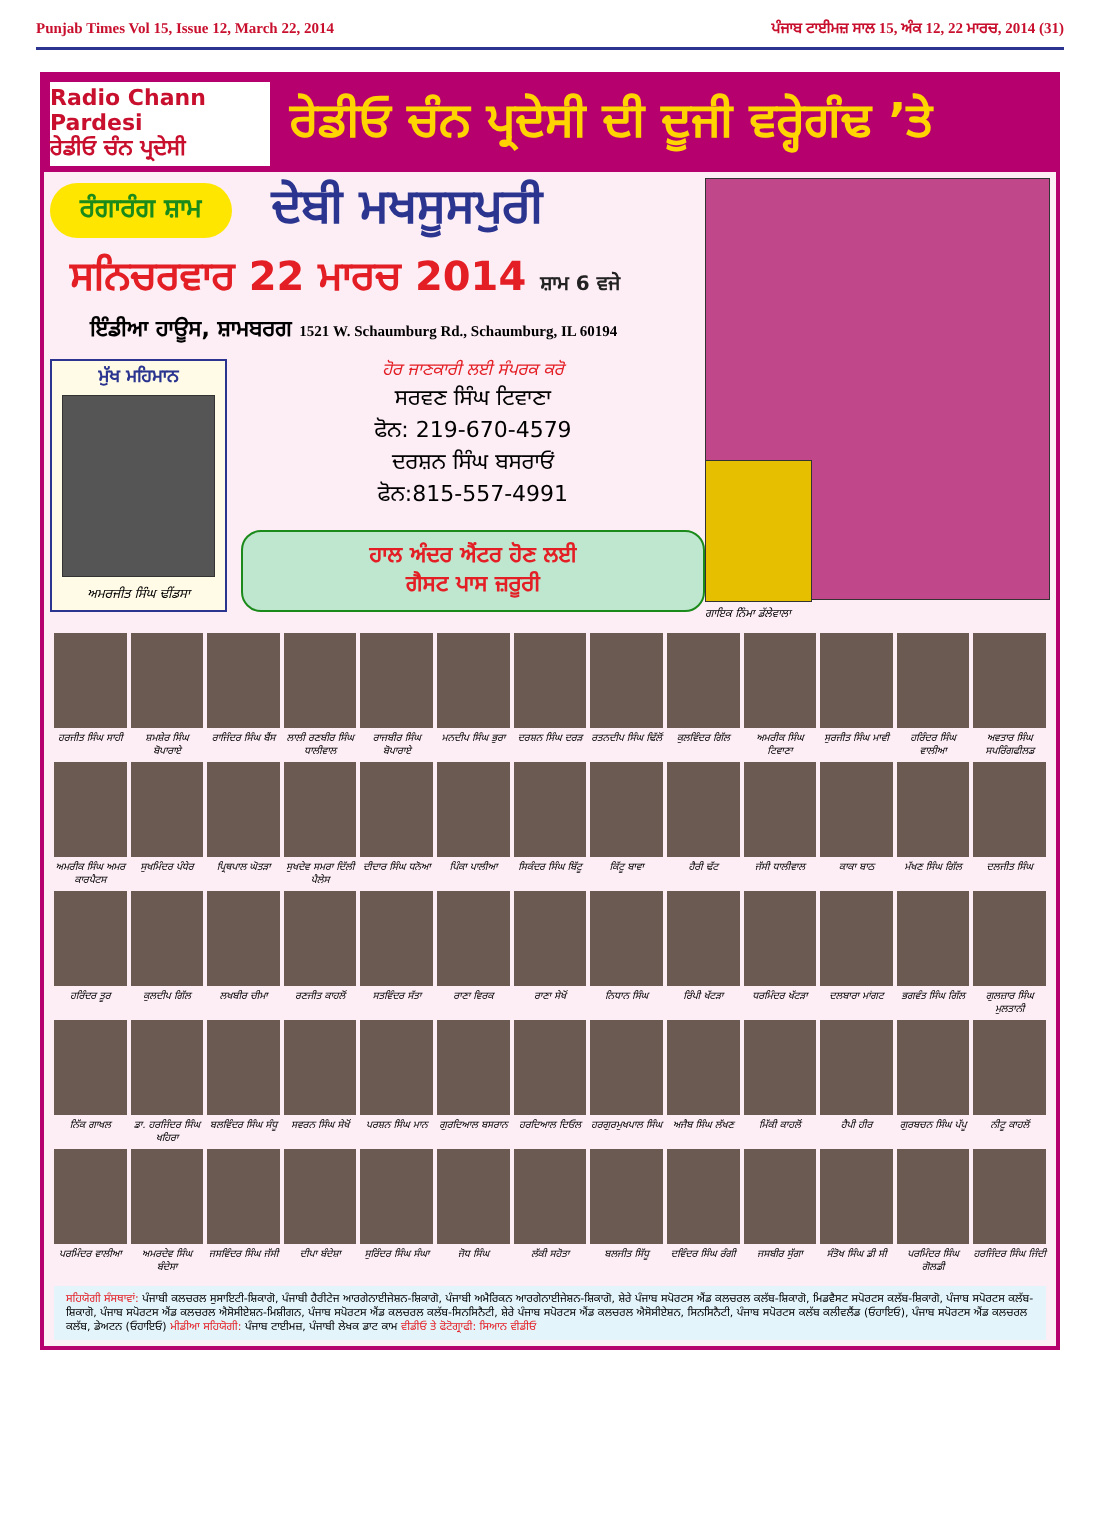Punjab Times Vol 15, Issue 12, March 22, 2014 ਪੰਜਾਬ ਟਾਈਮਜ਼ ਸਾਲ 15, ਅੰਕ 12, 22 ਮਾਰਚ, 2014 (31)
Radio Chann Pardesi
ਰੇਡੀਓ ਚੰਨ ਪ੍ਰਦੇਸੀ
ਰੇਡੀਓ ਚੰਨ ਪ੍ਰਦੇਸੀ ਦੀ ਦੂਜੀ ਵਰ੍ਹੇਗੰਢ ’ਤੇ
ਰੰਗਾਰੰਗ ਸ਼ਾਮ ਦੇਬੀ ਮਖਸੂਸਪੁਰੀ
ਸਨਿਚਰਵਾਰ 22 ਮਾਰਚ 2014 ਸ਼ਾਮ 6 ਵਜੇ
ਇੰਡੀਆ ਹਾਊਸ, ਸ਼ਾਮਬਰਗ 1521 W. Schaumburg Rd., Schaumburg, IL 60194
ਮੁੱਖ ਮਹਿਮਾਨ
ਅਮਰਜੀਤ ਸਿੰਘ ਢੀਂਡਸਾ
ਹੋਰ ਜਾਣਕਾਰੀ ਲਈ ਸੰਪਰਕ ਕਰੋ
ਸਰਵਣ ਸਿੰਘ ਟਿਵਾਣਾ
ਫੋਨ: 219-670-4579
ਦਰਸ਼ਨ ਸਿੰਘ ਬਸਰਾਓਂ
ਫੋਨ:815-557-4991
ਹਾਲ ਅੰਦਰ ਐਂਟਰ ਹੋਣ ਲਈ
ਗੈਸਟ ਪਾਸ ਜ਼ਰੂਰੀ
ਗਾਇਕ ਨਿੰਮਾ ਡੱਲੇਵਾਲਾ
ਹਰਜੀਤ ਸਿੰਘ ਸਾਹੀ
ਸ਼ਮਸ਼ੇਰ ਸਿੰਘ ਬੋਪਾਰਾਏ
ਰਾਜਿੰਦਰ ਸਿੰਘ ਬੈਂਸ
ਲਾਲੀ ਰਣਬੀਰ ਸਿੰਘ ਧਾਲੀਵਾਲ
ਰਾਜਬੀਰ ਸਿੰਘ ਬੋਪਾਰਾਏ
ਮਨਦੀਪ ਸਿੰਘ ਭੁਰਾ
ਦਰਸ਼ਨ ਸਿੰਘ ਦਰੜ
ਰਤਨਦੀਪ ਸਿੰਘ ਢਿੱਲੋਂ
ਕੁਲਵਿੰਦਰ ਗਿੱਲ
ਅਮਰੀਕ ਸਿੰਘ ਟਿਵਾਣਾ
ਸੁਰਜੀਤ ਸਿੰਘ ਮਾਵੀ
ਹਰਿੰਦਰ ਸਿੰਘ ਵਾਲੀਆ
ਅਵਤਾਰ ਸਿੰਘ ਸਪਰਿੰਗਫੀਲਡ
ਅਮਰੀਕ ਸਿੰਘ ਅਮਰ ਕਾਰਪੈਟਸ
ਸੁਖਮਿੰਦਰ ਪੰਧੇਰ
ਪ੍ਰਿਥਪਾਲ ਘੋਤੜਾ
ਸੁਖਦੇਵ ਸਮਰਾ ਦਿੱਲੀ ਪੈਲੇਸ
ਦੀਦਾਰ ਸਿੰਘ ਧਨੋਆ
ਪਿੰਕਾ ਪਾਲੀਆ
ਸਿਕੰਦਰ ਸਿੰਘ ਬਿੱਟੂ
ਕਿੱਟੂ ਬਾਵਾ
ਹੈਰੀ ਢੱਟ
ਜੱਸੀ ਧਾਲੀਵਾਲ
ਕਾਕਾ ਬਾਠ
ਮੱਖਣ ਸਿੰਘ ਗਿੱਲ
ਦਲਜੀਤ ਸਿੰਘ
ਹਰਿੰਦਰ ਤੂਰ
ਕੁਲਦੀਪ ਗਿੱਲ
ਲਖਬੀਰ ਚੀਮਾ
ਰਣਜੀਤ ਕਾਹਲੋਂ
ਸਤਵਿੰਦਰ ਸੱਤਾ
ਰਾਣਾ ਵਿਰਕ
ਰਾਣਾ ਸੇਖੋਂ
ਨਿਧਾਨ ਸਿੰਘ
ਰਿੰਪੀ ਖੱਟੜਾ
ਧਰਮਿੰਦਰ ਖੱਟੜਾ
ਦਲਬਾਰਾ ਮਾਂਗਟ
ਭਗਵੰਤ ਸਿੰਘ ਗਿੱਲ
ਗੁਲਜ਼ਾਰ ਸਿੰਘ ਮੁਲਤਾਨੀ
ਨਿੱਕ ਗਾਖਲ
ਡਾ. ਹਰਜਿੰਦਰ ਸਿੰਘ ਖਹਿਰਾ
ਬਲਵਿੰਦਰ ਸਿੰਘ ਸੰਧੂ
ਸਵਰਨ ਸਿੰਘ ਸੇਖੋਂ
ਪਰਸ਼ਨ ਸਿੰਘ ਮਾਨ
ਗੁਰਦਿਆਲ ਬਸਰਾਨ
ਹਰਦਿਆਲ ਦਿਓਲ
ਹਰਗੁਰਮੁਖਪਾਲ ਸਿੰਘ
ਅਜੈਬ ਸਿੰਘ ਲੱਖਣ
ਮਿੱਕੀ ਕਾਹਲੋਂ
ਹੈਪੀ ਹੀਰ
ਗੁਰਬਚਨ ਸਿੰਘ ਪੱਪੂ
ਨੀਟੂ ਕਾਹਲੋਂ
ਪਰਮਿੰਦਰ ਵਾਲੀਆ
ਅਮਰਦੇਵ ਸਿੰਘ ਬੰਦੇਸਾ
ਜਸਵਿੰਦਰ ਸਿੰਘ ਜੱਸੀ
ਦੀਪਾ ਬੰਦੇਸ਼ਾ
ਸੁਰਿੰਦਰ ਸਿੰਘ ਸੰਘਾ
ਜੋਧ ਸਿੰਘ
ਲੱਕੀ ਸਹੋਤਾ
ਬਲਜੀਤ ਸਿੱਧੂ
ਦਵਿੰਦਰ ਸਿੰਘ ਰੰਗੀ
ਜਸਬੀਰ ਸੁੱਗਾ
ਸੰਤੋਖ ਸਿੰਘ ਡੀ ਸੀ
ਪਰਮਿੰਦਰ ਸਿੰਘ ਗੋਲਡੀ
ਹਰਜਿੰਦਰ ਸਿੰਘ ਜਿੰਦੀ
ਸਹਿਯੋਗੀ ਸੰਸਥਾਵਾਂ: ਪੰਜਾਬੀ ਕਲਚਰਲ ਸੁਸਾਇਟੀ-ਸ਼ਿਕਾਗੋ, ਪੰਜਾਬੀ ਹੈਰੀਟੇਜ ਆਰਗੇਨਾਈਜੇਸ਼ਨ-ਸ਼ਿਕਾਗੋ, ਪੰਜਾਬੀ ਅਮੈਰਿਕਨ ਆਰਗੇਨਾਈਜੇਸ਼ਨ-ਸ਼ਿਕਾਗੋ, ਸ਼ੇਰੇ ਪੰਜਾਬ ਸਪੋਰਟਸ ਐਂਡ ਕਲਚਰਲ ਕਲੱਬ-ਸ਼ਿਕਾਗੋ, ਮਿਡਵੈਸਟ ਸਪੋਰਟਸ ਕਲੱਬ-ਸ਼ਿਕਾਗੋ, ਪੰਜਾਬ ਸਪੋਰਟਸ ਕਲੱਬ-ਸ਼ਿਕਾਗੋ, ਪੰਜਾਬ ਸਪੋਰਟਸ ਐਂਡ ਕਲਚਰਲ ਐਸੋਸੀਏਸ਼ਨ-ਮਿਸ਼ੀਗਨ, ਪੰਜਾਬ ਸਪੋਰਟਸ ਐਂਡ ਕਲਚਰਲ ਕਲੱਬ-ਸਿਨਸਿਨੈਟੀ, ਸ਼ੇਰੇ ਪੰਜਾਬ ਸਪੋਰਟਸ ਐਂਡ ਕਲਚਰਲ ਐਸੋਸੀਏਸ਼ਨ, ਸਿਨਸਿਨੈਟੀ, ਪੰਜਾਬ ਸਪੋਰਟਸ ਕਲੱਬ ਕਲੀਵਲੈਂਡ (ਓਹਾਇਓ), ਪੰਜਾਬ ਸਪੋਰਟਸ ਐਂਡ ਕਲਚਰਲ ਕਲੱਬ, ਡੇਅਟਨ (ਓਹਾਇਓ) ਮੀਡੀਆ ਸਹਿਯੋਗੀ: ਪੰਜਾਬ ਟਾਈਮਜ਼, ਪੰਜਾਬੀ ਲੇਖਕ ਡਾਟ ਕਾਮ ਵੀਡੀਓ ਤੇ ਫੋਟੋਗ੍ਰਾਫੀ: ਸਿਆਨ ਵੀਡੀਓ